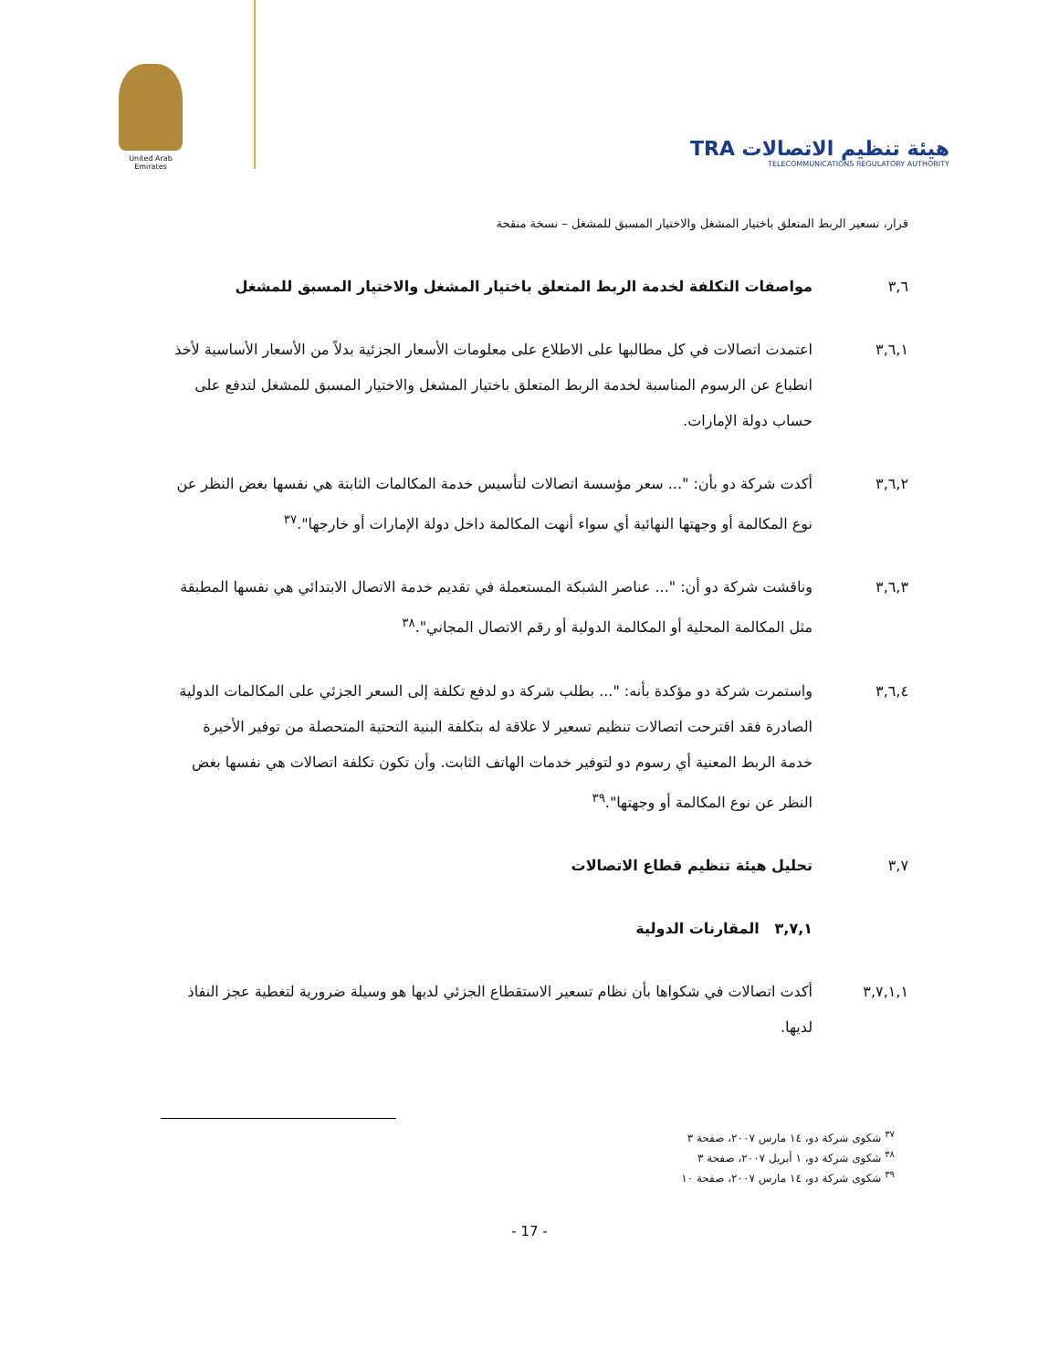United Arab Emirates
TRA هيئة تنظيم الاتصالات
TELECOMMUNICATIONS REGULATORY AUTHORITY
قرار، تسعير الربط المتعلق باختيار المشغل والاختيار المسبق للمشغل – نسخة منقحة
٣,٦ مواصفات التكلفة لخدمة الربط المتعلق باختيار المشغل والاختيار المسبق للمشغل
٣,٦,١ اعتمدت اتصالات في كل مطالبها على الاطلاع على معلومات الأسعار الجزئية بدلاً من الأسعار الأساسية لأخذ انطباع عن الرسوم المناسبة لخدمة الربط المتعلق باختيار المشغل والاختيار المسبق للمشغل لتدفع على حساب دولة الإمارات.
٣,٦,٢ أكدت شركة دو بأن: "... سعر مؤسسة اتصالات لتأسيس خدمة المكالمات الثابتة هي نفسها بغض النظر عن نوع المكالمة أو وجهتها النهائية أي سواء أنهت المكالمة داخل دولة الإمارات أو خارجها".<sup>٣٧</sup>
٣,٦,٣ وناقشت شركة دو أن: "... عناصر الشبكة المستعملة في تقديم خدمة الاتصال الابتدائي هي نفسها المطبقة مثل المكالمة المحلية أو المكالمة الدولية أو رقم الاتصال المجاني".<sup>٣٨</sup>
٣,٦,٤ واستمرت شركة دو مؤكدة بأنه: "... بطلب شركة دو لدفع تكلفة إلى السعر الجزئي على المكالمات الدولية الصادرة فقد اقترحت اتصالات تنظيم تسعير لا علاقة له بتكلفة البنية التحتية المتحصلة من توفير الأخيرة خدمة الربط المعنية أي رسوم دو لتوفير خدمات الهاتف الثابت. وأن تكون تكلفة اتصالات هي نفسها بغض النظر عن نوع المكالمة أو وجهتها".<sup>٣٩</sup>
٣,٧ تحليل هيئة تنظيم قطاع الاتصالات
٣,٧,١ المقارنات الدولية
٣,٧,١,١ أكدت اتصالات في شكواها بأن نظام تسعير الاستقطاع الجزئي لديها هو وسيلة ضرورية لتغطية عجز النفاذ لديها.
<sup>٣٧</sup> شكوى شركة دو، ١٤ مارس ٢٠٠٧، صفحة ٣
<sup>٣٨</sup> شكوى شركة دو، ١ أبريل ٢٠٠٧، صفحة ٣
<sup>٣٩</sup> شكوى شركة دو، ١٤ مارس ٢٠٠٧، صفحة ١٠
- 17 -